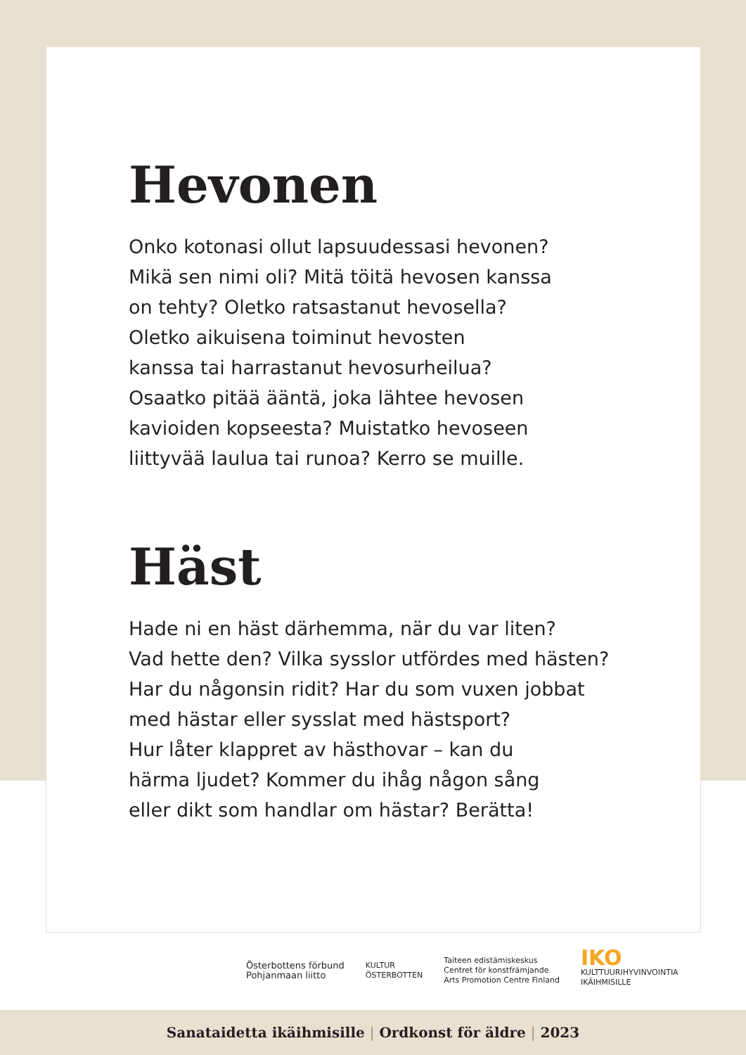Hevonen
Onko kotonasi ollut lapsuudessasi hevonen?
Mikä sen nimi oli? Mitä töitä hevosen kanssa
on tehty? Oletko ratsastanut hevosella?
Oletko aikuisena toiminut hevosten
kanssa tai harrastanut hevosurheilua?
Osaatko pitää ääntä, joka lähtee hevosen
kavioiden kopseesta? Muistatko hevoseen
liittyvää laulua tai runoa? Kerro se muille.
Häst
Hade ni en häst därhemma, när du var liten?
Vad hette den? Vilka sysslor utfördes med hästen?
Har du någonsin ridit? Har du som vuxen jobbat
med hästar eller sysslat med hästsport?
Hur låter klappret av hästhovar – kan du
härma ljudet? Kommer du ihåg någon sång
eller dikt som handlar om hästar? Berätta!
Österbottens förbund
Pohjanmaan liitto
KULTUR
ÖSTERBOTTEN
Taiteen edistämiskeskus
Centret för konstfrämjande
Arts Promotion Centre Finland
IKO
KULTTUURIHYVINVOINTIA
IKÄIHMISILLE
Sanataidetta ikäihmisille | Ordkonst för äldre | 2023